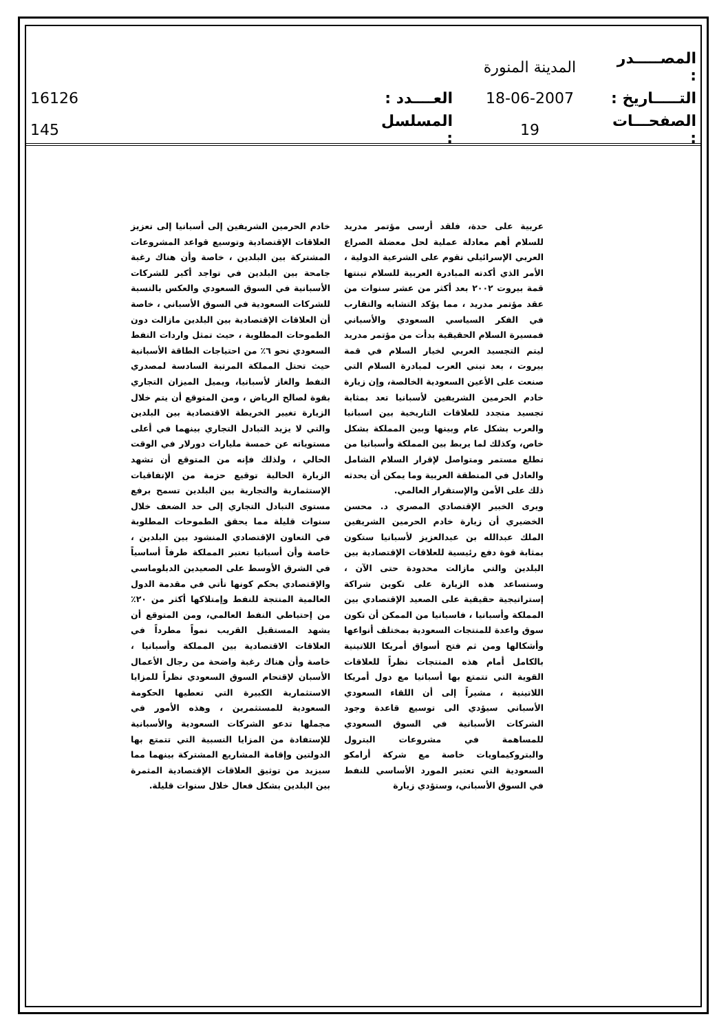| المصـــــدر : | المدينة المنورة | | |
| التـــــاريخ : | 18-06-2007 | العــــدد : | 16126 |
| الصفحـــات : | 19 | المسلسل : | 145 |
عربية على حدة، فلقد أرسى مؤتمر مدريد للسلام أهم معادلة عملية لحل معضلة الصراع العربي الإسرائيلي تقوم على الشرعية الدولية ، الأمر الذي أكدته المبادرة العربية للسلام تبنتها قمة بيروت ٢٠٠٢ بعد أكثر من عشر سنوات من عقد مؤتمر مدريد ، مما يؤكد التشابه والتقارب في الفكر السياسي السعودي والأسباني فمسيرة السلام الحقيقية بدأت من مؤتمر مدريد ليتم التجسيد العربي لخيار السلام في قمة بيروت ، بعد تبني العرب لمبادرة السلام التي صنعت على الأعين السعودية الخالصة، وإن زيارة خادم الحرمين الشريفين لأسبانيا تعد بمثابة تجسيد متجدد للعلاقات التاريخية بين اسبانيا والعرب بشكل عام وبينها وبين المملكة بشكل خاص، وكذلك لما يربط بين المملكة وأسبانيا من تطلع مستمر ومتواصل لإقرار السلام الشامل والعادل في المنطقة العربية وما يمكن أن يحدثه ذلك على الأمن والإستقرار العالمي.
ويرى الخبير الإقتصادي المصري د. محسن الخضيري أن زيارة خادم الحرمين الشريفين الملك عبدالله بن عبدالعزيز لأسبانيا ستكون بمثابة قوة دفع رئيسية للعلاقات الإقتصادية بين البلدين والتي مازالت محدودة حتى الآن ، وستساعد هذه الزيارة على تكوين شراكة إستراتيجية حقيقية على الصعيد الإقتصادي بين المملكة وأسبانيا ، فاسبانيا من الممكن أن تكون سوق واعدة للمنتجات السعودية بمختلف أنواعها وأشكالها ومن ثم فتح أسواق أمريكا اللاتينية بالكامل أمام هذه المنتجات نظراً للعلاقات القوية التي تتمتع بها أسبانيا مع دول أمريكا اللاتينية ، مشيراً إلى أن اللقاء السعودي الأسباني سيؤدي الى توسيع قاعدة وجود الشركات الأسبانية في السوق السعودي للمساهمة في مشروعات البترول والبتروكيماويات خاصة مع شركة أرامكو السعودية التي تعتبر المورد الأساسي للنفط في السوق الأسباني، وستؤدي زيارة
خادم الحرمين الشريفين إلى أسبانيا إلى تعزيز العلاقات الإقتصادية وتوسيع قواعد المشروعات المشتركة بين البلدين ، خاصة وأن هناك رغبة جامحة بين البلدين في تواجد أكبر للشركات الأسبانية في السوق السعودي والعكس بالنسبة للشركات السعودية في السوق الأسباني ، خاصة أن العلاقات الإقتصادية بين البلدين مازالت دون الطموحات المطلوبة ، حيث تمثل واردات النفط السعودي نحو ٦٪ من احتياجات الطاقة الأسبانية حيث تحتل المملكة المرتبة السادسة لمصدري النفط والغاز لأسبانيا، ويميل الميزان التجاري بقوة لصالح الرياض ، ومن المتوقع أن يتم خلال الزيارة تغيير الخريطة الاقتصادية بين البلدين والتي لا يزيد التبادل التجاري بينهما في أعلى مستوياته عن خمسة مليارات دورلار في الوقت الحالي ، ولذلك فإنه من المتوقع أن تشهد الزيارة الحالية توقيع حزمة من الإتفاقيات الإستثمارية والتجارية بين البلدين تسمح برفع مستوى التبادل التجاري إلى حد الضعف خلال سنوات قليلة مما يحقق الطموحات المطلوبة في التعاون الإقتصادي المنشود بين البلدين ، خاصة وأن أسبانيا تعتبر المملكة طرفاً أساسياً في الشرق الأوسط على الصعيدين الدبلوماسي والإقتصادي بحكم كونها تأتي في مقدمة الدول العالمية المنتجة للنفط وإمتلاكها أكثر من ٢٠٪ من إحتياطي النفط العالمي، ومن المتوقع أن يشهد المستقبل القريب نمواً مطرداً في العلاقات الاقتصادية بين المملكة وأسبانيا ، خاصة وأن هناك رغبة واضحة من رجال الأعمال الأسبان لإقتحام السوق السعودي نظراً للمزايا الاستثمارية الكبيرة التي تعطيها الحكومة السعودية للمستثمرين ، وهذه الأمور في مجملها تدعو الشركات السعودية والأسبانية للإستفادة من المزايا النسبية التي تتمتع بها الدولتين وإقامة المشاريع المشتركة بينهما مما سيزيد من توثيق العلاقات الإقتصادية المثمرة بين البلدين بشكل فعال خلال سنوات قليلة.